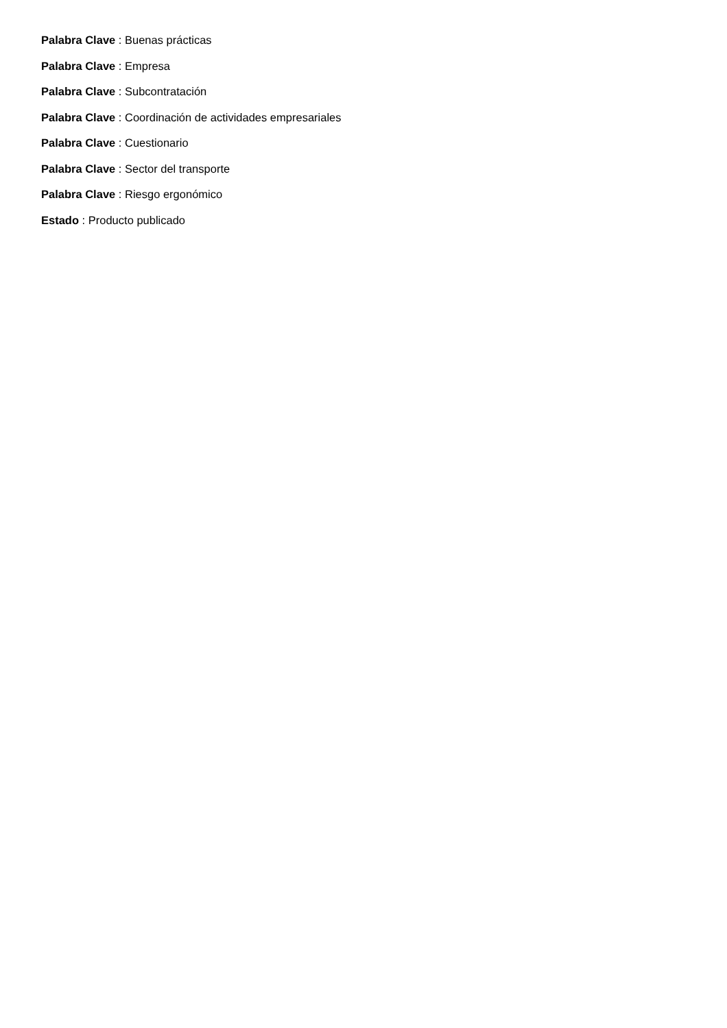Palabra Clave : Buenas prácticas
Palabra Clave : Empresa
Palabra Clave : Subcontratación
Palabra Clave : Coordinación de actividades empresariales
Palabra Clave : Cuestionario
Palabra Clave : Sector del transporte
Palabra Clave : Riesgo ergonómico
Estado : Producto publicado